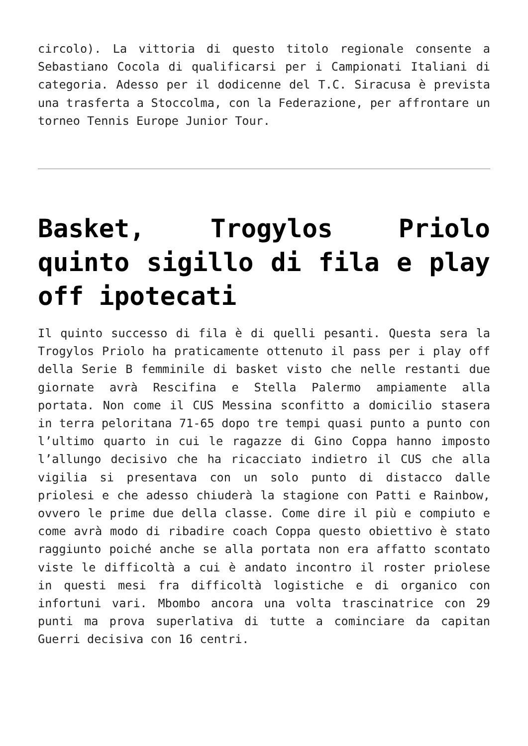circolo). La vittoria di questo titolo regionale consente a Sebastiano Cocola di qualificarsi per i Campionati Italiani di categoria. Adesso per il dodicenne del T.C. Siracusa è prevista una trasferta a Stoccolma, con la Federazione, per affrontare un torneo Tennis Europe Junior Tour.
Basket, Trogylos Priolo quinto sigillo di fila e play off ipotecati
Il quinto successo di fila è di quelli pesanti. Questa sera la Trogylos Priolo ha praticamente ottenuto il pass per i play off della Serie B femminile di basket visto che nelle restanti due giornate avrà Rescifina e Stella Palermo ampiamente alla portata. Non come il CUS Messina sconfitto a domicilio stasera in terra peloritana 71-65 dopo tre tempi quasi punto a punto con l’ultimo quarto in cui le ragazze di Gino Coppa hanno imposto l’allungo decisivo che ha ricacciato indietro il CUS che alla vigilia si presentava con un solo punto di distacco dalle priolesi e che adesso chiuderà la stagione con Patti e Rainbow, ovvero le prime due della classe. Come dire il più e compiuto e come avrà modo di ribadire coach Coppa questo obiettivo è stato raggiunto poiché anche se alla portata non era affatto scontato viste le difficoltà a cui è andato incontro il roster priolese in questi mesi fra difficoltà logistiche e di organico con infortuni vari. Mbombo ancora una volta trascinatrice con 29 punti ma prova superlativa di tutte a cominciare da capitan Guerri decisiva con 16 centri.